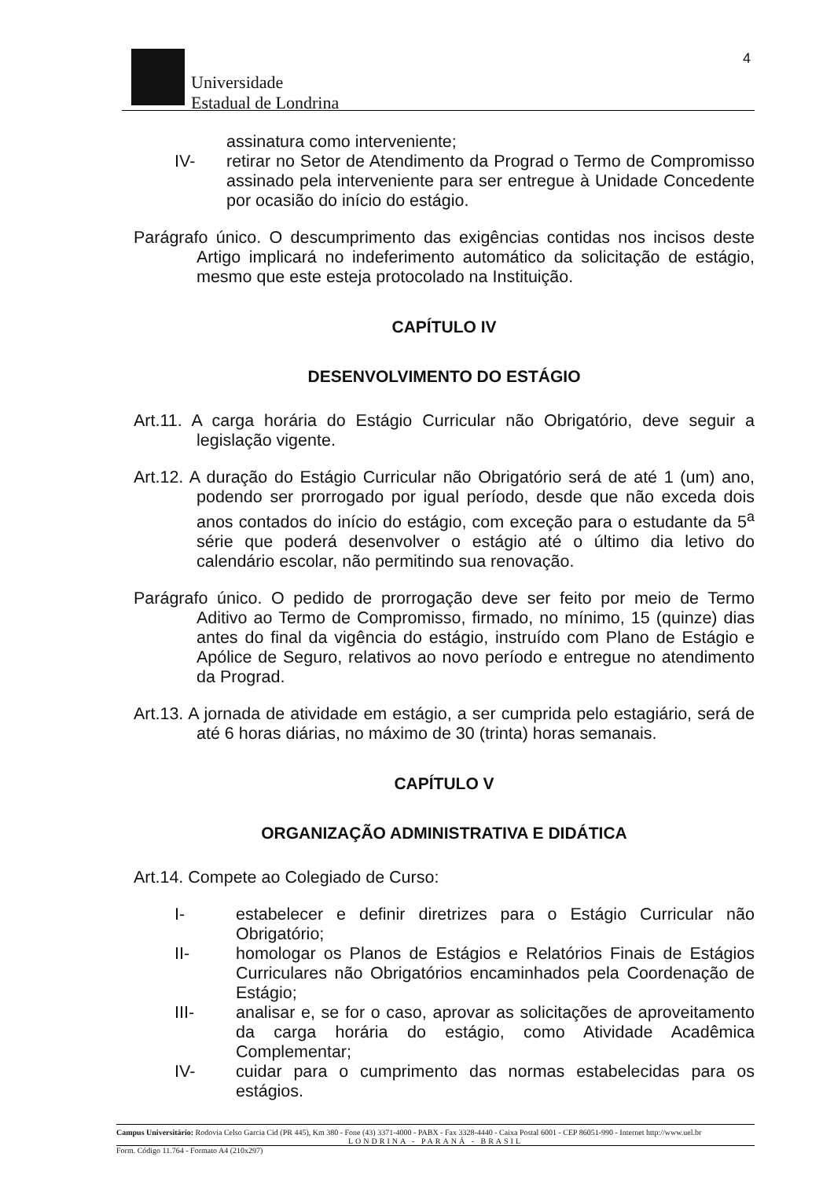4
Universidade
Estadual de Londrina
assinatura como interveniente;
IV- retirar no Setor de Atendimento da Prograd o Termo de Compromisso assinado pela interveniente para ser entregue à Unidade Concedente por ocasião do início do estágio.
Parágrafo único. O descumprimento das exigências contidas nos incisos deste Artigo implicará no indeferimento automático da solicitação de estágio, mesmo que este esteja protocolado na Instituição.
CAPÍTULO IV
DESENVOLVIMENTO DO ESTÁGIO
Art.11. A carga horária do Estágio Curricular não Obrigatório, deve seguir a legislação vigente.
Art.12. A duração do Estágio Curricular não Obrigatório será de até 1 (um) ano, podendo ser prorrogado por igual período, desde que não exceda dois anos contados do início do estágio, com exceção para o estudante da 5<sup>a</sup> série que poderá desenvolver o estágio até o último dia letivo do calendário escolar, não permitindo sua renovação.
Parágrafo único. O pedido de prorrogação deve ser feito por meio de Termo Aditivo ao Termo de Compromisso, firmado, no mínimo, 15 (quinze) dias antes do final da vigência do estágio, instruído com Plano de Estágio e Apólice de Seguro, relativos ao novo período e entregue no atendimento da Prograd.
Art.13. A jornada de atividade em estágio, a ser cumprida pelo estagiário, será de até 6 horas diárias, no máximo de 30 (trinta) horas semanais.
CAPÍTULO V
ORGANIZAÇÃO ADMINISTRATIVA E DIDÁTICA
Art.14. Compete ao Colegiado de Curso:
I- estabelecer e definir diretrizes para o Estágio Curricular não Obrigatório;
II- homologar os Planos de Estágios e Relatórios Finais de Estágios Curriculares não Obrigatórios encaminhados pela Coordenação de Estágio;
III- analisar e, se for o caso, aprovar as solicitações de aproveitamento da carga horária do estágio, como Atividade Acadêmica Complementar;
IV- cuidar para o cumprimento das normas estabelecidas para os estágios.
Campus Universitário: Rodovia Celso Garcia Cid (PR 445), Km 380 - Fone (43) 3371-4000 - PABX - Fax 3328-4440 - Caixa Postal 6001 - CEP 86051-990 - Internet http://www.uel.br
LONDRINA - PARANÁ - BRASIL
Form. Código 11.764 - Formato A4 (210x297)